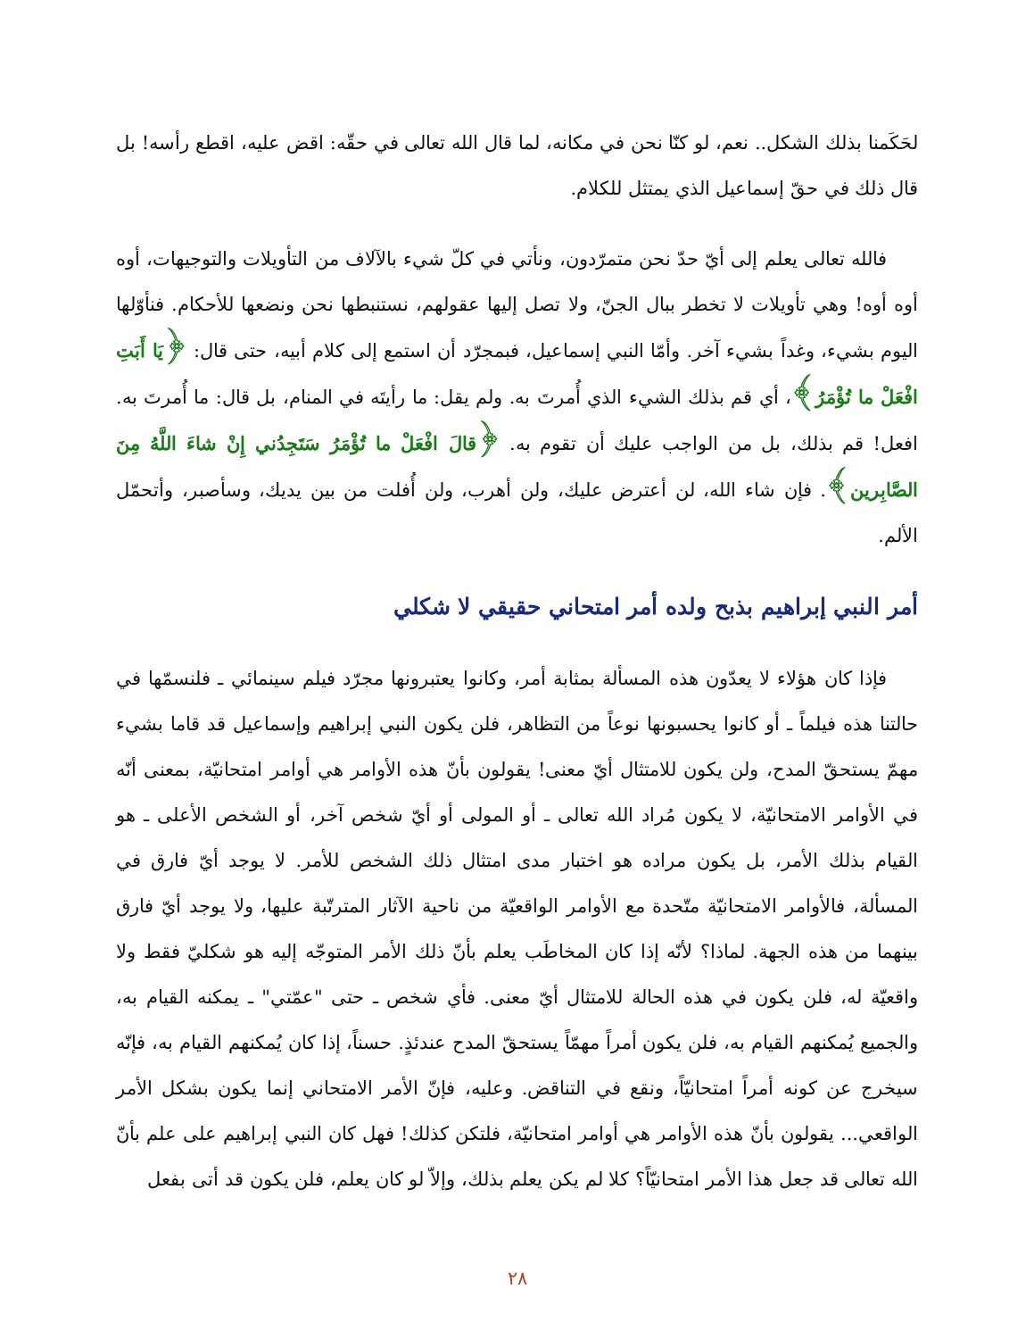لحَكَمنا بذلك الشكل.. نعم، لو كنّا نحن في مكانه، لما قال الله تعالى في حقّه: اقض عليه، اقطع رأسه! بل قال ذلك في حقّ إسماعيل الذي يمتثل للكلام.
فالله تعالى يعلم إلى أيّ حدّ نحن متمرّدون، ونأتي في كلّ شيء بالآلاف من التأويلات والتوجيهات، أوه أوه أوه! وهي تأويلات لا تخطر ببال الجنّ، ولا تصل إليها عقولهم، نستنبطها نحن ونضعها للأحكام. فنأوّلها اليوم بشيء، وغداً بشيء آخر. وأمّا النبي إسماعيل، فبمجرّد أن استمع إلى كلام أبيه، حتى قال: ﴿يَا أَبَتِ افْعَلْ ما تُؤْمَرُ﴾، أي قم بذلك الشيء الذي أُمرتَ به. ولم يقل: ما رأيتَه في المنام، بل قال: ما أُمرتَ به. افعل! قم بذلك، بل من الواجب عليك أن تقوم به. ﴿قالَ افْعَلْ ما تُؤْمَرُ سَتَجِدُني إِنْ شاءَ اللَّهُ مِنَ الصَّابِرين﴾. فإن شاء الله، لن أعترض عليك، ولن أهرب، ولن أُفلت من بين يديك، وسأصبر، وأتحمّل الألم.
أمر النبي إبراهيم بذبح ولده أمر امتحاني حقيقي لا شكلي
فإذا كان هؤلاء لا يعدّون هذه المسألة بمثابة أمر، وكانوا يعتبرونها مجرّد فيلم سينمائي ـ فلنسمّها في حالتنا هذه فيلماً ـ أو كانوا يحسبونها نوعاً من التظاهر، فلن يكون النبي إبراهيم وإسماعيل قد قاما بشيء مهمّ يستحقّ المدح، ولن يكون للامتثال أيّ معنى! يقولون بأنّ هذه الأوامر هي أوامر امتحانيّة، بمعنى أنّه في الأوامر الامتحانيّة، لا يكون مُراد الله تعالى ـ أو المولى أو أيّ شخص آخر، أو الشخص الأعلى ـ هو القيام بذلك الأمر، بل يكون مراده هو اختبار مدى امتثال ذلك الشخص للأمر. لا يوجد أيّ فارق في المسألة، فالأوامر الامتحانيّة متّحدة مع الأوامر الواقعيّة من ناحية الآثار المترتّبة عليها، ولا يوجد أيّ فارق بينهما من هذه الجهة. لماذا؟ لأنّه إذا كان المخاطَب يعلم بأنّ ذلك الأمر المتوجّه إليه هو شكليّ فقط ولا واقعيّة له، فلن يكون في هذه الحالة للامتثال أيّ معنى. فأي شخص ـ حتى "عمّتي" ـ يمكنه القيام به، والجميع يُمكنهم القيام به، فلن يكون أمراً مهمّاً يستحقّ المدح عندئذٍ. حسناً، إذا كان يُمكنهم القيام به، فإنّه سيخرج عن كونه أمراً امتحانيّاً، ونقع في التناقض. وعليه، فإنّ الأمر الامتحاني إنما يكون بشكل الأمر الواقعي... يقولون بأنّ هذه الأوامر هي أوامر امتحانيّة، فلتكن كذلك! فهل كان النبي إبراهيم على علم بأنّ الله تعالى قد جعل هذا الأمر امتحانيّاً؟ كلا لم يكن يعلم بذلك، وإلاّ لو كان يعلم، فلن يكون قد أتى بفعل
٢٨